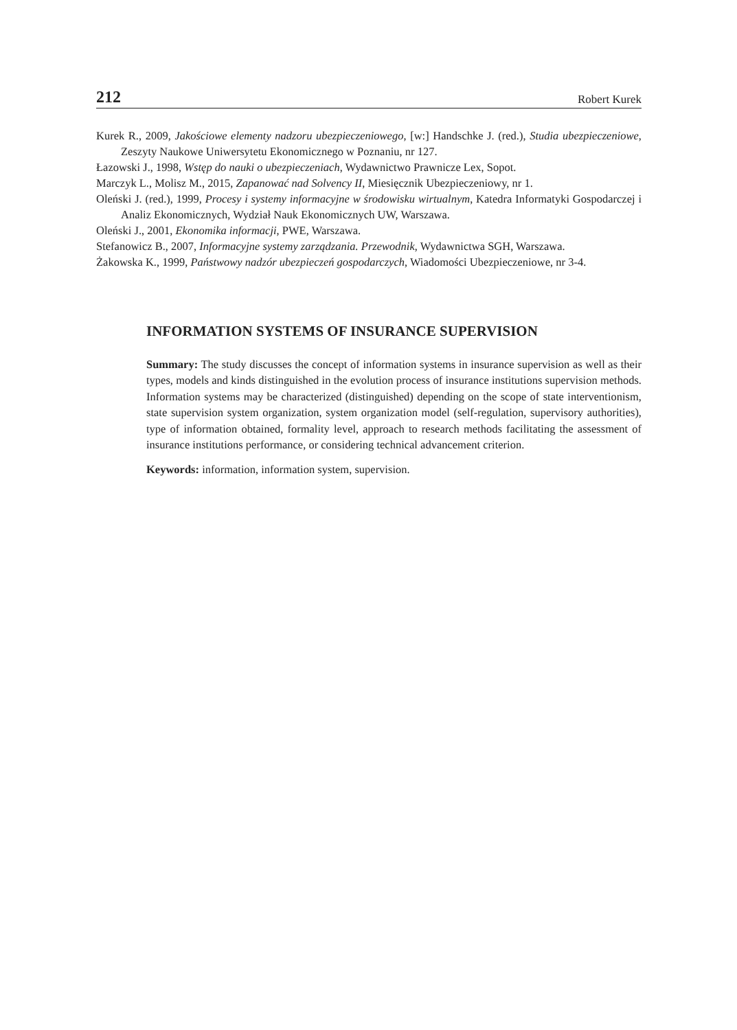212 Robert Kurek
Kurek R., 2009, Jakościowe elementy nadzoru ubezpieczeniowego, [w:] Handschke J. (red.), Studia ubezpieczeniowe, Zeszyty Naukowe Uniwersytetu Ekonomicznego w Poznaniu, nr 127.
Łazowski J., 1998, Wstęp do nauki o ubezpieczeniach, Wydawnictwo Prawnicze Lex, Sopot.
Marczyk L., Molisz M., 2015, Zapanować nad Solvency II, Miesięcznik Ubezpieczeniowy, nr 1.
Oleński J. (red.), 1999, Procesy i systemy informacyjne w środowisku wirtualnym, Katedra Informatyki Gospodarczej i Analiz Ekonomicznych, Wydział Nauk Ekonomicznych UW, Warszawa.
Oleński J., 2001, Ekonomika informacji, PWE, Warszawa.
Stefanowicz B., 2007, Informacyjne systemy zarządzania. Przewodnik, Wydawnictwa SGH, Warszawa.
Żakowska K., 1999, Państwowy nadzór ubezpieczeń gospodarczych, Wiadomości Ubezpieczeniowe, nr 3-4.
INFORMATION SYSTEMS OF INSURANCE SUPERVISION
Summary: The study discusses the concept of information systems in insurance supervision as well as their types, models and kinds distinguished in the evolution process of insurance institutions supervision methods. Information systems may be characterized (distinguished) depending on the scope of state interventionism, state supervision system organization, system organization model (self-regulation, supervisory authorities), type of information obtained, formality level, approach to research methods facilitating the assessment of insurance institutions performance, or considering technical advancement criterion.
Keywords: information, information system, supervision.